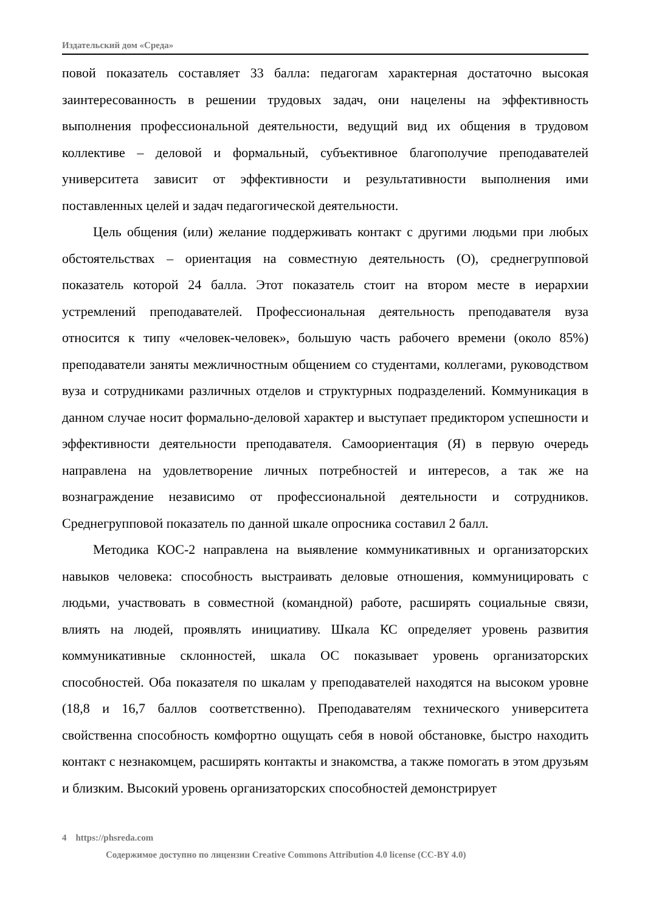Издательский дом «Среда»
повой показатель составляет 33 балла: педагогам характерная достаточно высокая заинтересованность в решении трудовых задач, они нацелены на эффективность выполнения профессиональной деятельности, ведущий вид их общения в трудовом коллективе – деловой и формальный, субъективное благополучие преподавателей университета зависит от эффективности и результативности выполнения ими поставленных целей и задач педагогической деятельности.
Цель общения (или) желание поддерживать контакт с другими людьми при любых обстоятельствах – ориентация на совместную деятельность (О), среднегрупповой показатель которой 24 балла. Этот показатель стоит на втором месте в иерархии устремлений преподавателей. Профессиональная деятельность преподавателя вуза относится к типу «человек-человек», большую часть рабочего времени (около 85%) преподаватели заняты межличностным общением со студентами, коллегами, руководством вуза и сотрудниками различных отделов и структурных подразделений. Коммуникация в данном случае носит формально-деловой характер и выступает предиктором успешности и эффективности деятельности преподавателя. Самоориентация (Я) в первую очередь направлена на удовлетворение личных потребностей и интересов, а так же на вознаграждение независимо от профессиональной деятельности и сотрудников. Среднегрупповой показатель по данной шкале опросника составил 2 балл.
Методика КОС-2 направлена на выявление коммуникативных и организаторских навыков человека: способность выстраивать деловые отношения, коммуницировать с людьми, участвовать в совместной (командной) работе, расширять социальные связи, влиять на людей, проявлять инициативу. Шкала КС определяет уровень развития коммуникативные склонностей, шкала ОС показывает уровень организаторских способностей. Оба показателя по шкалам у преподавателей находятся на высоком уровне (18,8 и 16,7 баллов соответственно). Преподавателям технического университета свойственна способность комфортно ощущать себя в новой обстановке, быстро находить контакт с незнакомцем, расширять контакты и знакомства, а также помогать в этом друзьям и близким. Высокий уровень организаторских способностей демонстрирует
4 https://phsreda.com
Содержимое доступно по лицензии Creative Commons Attribution 4.0 license (CC-BY 4.0)